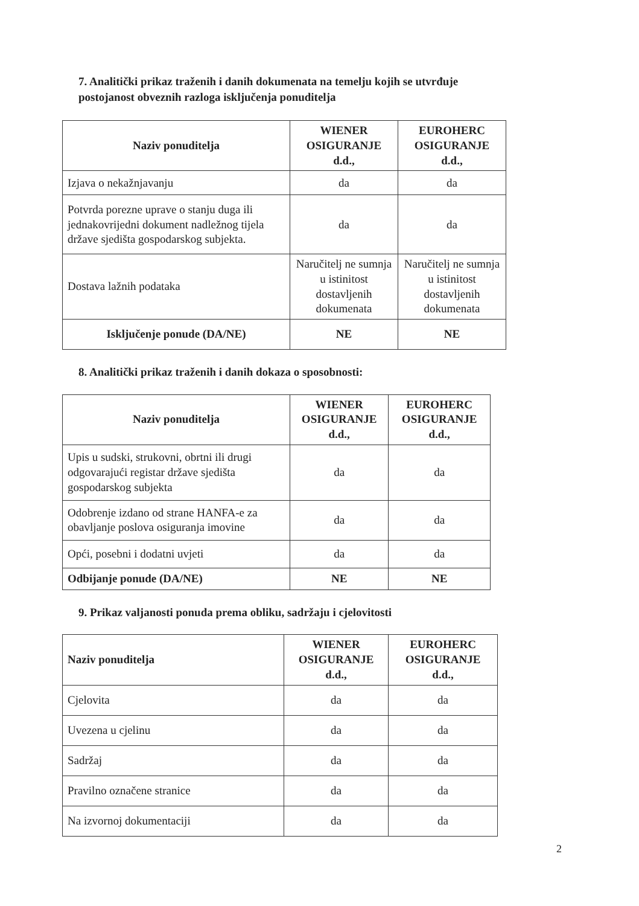7. Analitički prikaz traženih i danih dokumenata na temelju kojih se utvrđuje postojanost obveznih razloga isključenja ponuditelja
| Naziv ponuditelja | WIENER OSIGURANJE d.d., | EUROHERC OSIGURANJE d.d., |
| --- | --- | --- |
| Izjava o nekažnjavanju | da | da |
| Potvrda porezne uprave o stanju duga ili jednakovrijedni dokument nadležnog tijela države sjedišta gospodarskog subjekta. | da | da |
| Dostava lažnih podataka | Naručitelj ne sumnja u istinitost dostavljenih dokumenata | Naručitelj ne sumnja u istinitost dostavljenih dokumenata |
| Isključenje ponude (DA/NE) | NE | NE |
8. Analitički prikaz traženih i danih dokaza o sposobnosti:
| Naziv ponuditelja | WIENER OSIGURANJE d.d., | EUROHERC OSIGURANJE d.d., |
| --- | --- | --- |
| Upis u sudski, strukovni, obrtni ili drugi odgovarajući registar države sjedišta gospodarskog subjekta | da | da |
| Odobrenje izdano od strane HANFA-e za obavljanje poslova osiguranja imovine | da | da |
| Opći, posebni i dodatni uvjeti | da | da |
| Odbijanje ponude (DA/NE) | NE | NE |
9. Prikaz valjanosti ponuda prema obliku, sadržaju i cjelovitosti
| Naziv ponuditelja | WIENER OSIGURANJE d.d., | EUROHERC OSIGURANJE d.d., |
| --- | --- | --- |
| Cjelovita | da | da |
| Uvezena u cjelinu | da | da |
| Sadržaj | da | da |
| Pravilno označene stranice | da | da |
| Na izvornoj dokumentaciji | da | da |
2